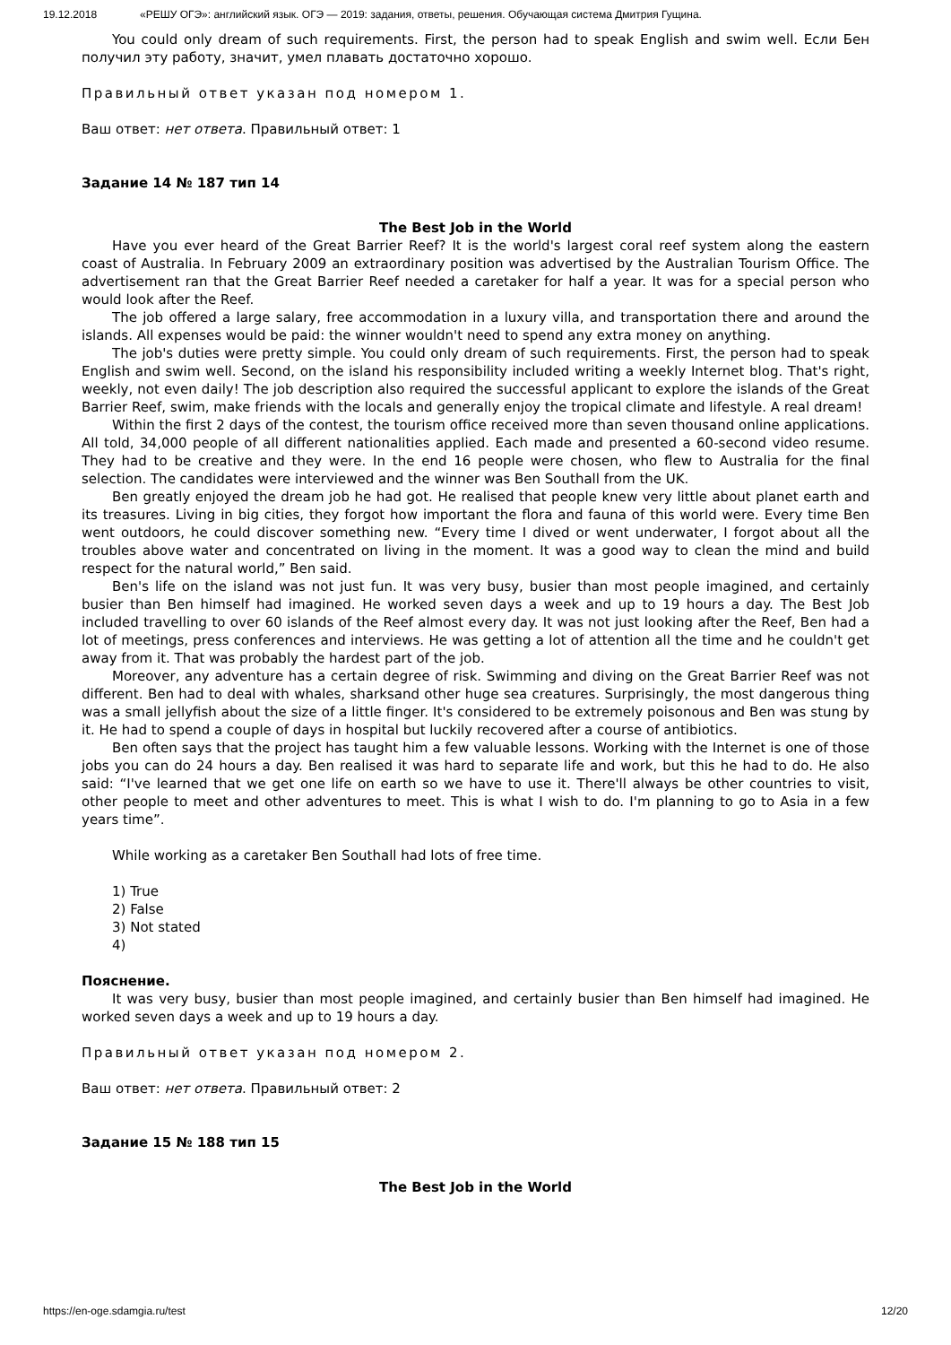19.12.2018 «РЕШУ ОГЭ»: английский язык. ОГЭ — 2019: задания, ответы, решения. Обучающая система Дмитрия Гущина.
You could only dream of such requirements. First, the person had to speak English and swim well. Если Бен получил эту работу, значит, умел плавать достаточно хорошо.
Правильный ответ указан под номером 1.
Ваш ответ: нет ответа. Правильный ответ: 1
Задание 14 № 187 тип 14
The Best Job in the World
Have you ever heard of the Great Barrier Reef? It is the world's largest coral reef system along the eastern coast of Australia. In February 2009 an extraordinary position was advertised by the Australian Tourism Office. The advertisement ran that the Great Barrier Reef needed a caretaker for half a year. It was for a special person who would look after the Reef.
The job offered a large salary, free accommodation in a luxury villa, and transportation there and around the islands. All expenses would be paid: the winner wouldn't need to spend any extra money on anything.
The job's duties were pretty simple. You could only dream of such requirements. First, the person had to speak English and swim well. Second, on the island his responsibility included writing a weekly Internet blog. That's right, weekly, not even daily! The job description also required the successful applicant to explore the islands of the Great Barrier Reef, swim, make friends with the locals and generally enjoy the tropical climate and lifestyle. A real dream!
Within the first 2 days of the contest, the tourism office received more than seven thousand online applications. All told, 34,000 people of all different nationalities applied. Each made and presented a 60-second video resume. They had to be creative and they were. In the end 16 people were chosen, who flew to Australia for the final selection. The candidates were interviewed and the winner was Ben Southall from the UK.
Ben greatly enjoyed the dream job he had got. He realised that people knew very little about planet earth and its treasures. Living in big cities, they forgot how important the flora and fauna of this world were. Every time Ben went outdoors, he could discover something new. “Every time I dived or went underwater, I forgot about all the troubles above water and concentrated on living in the moment. It was a good way to clean the mind and build respect for the natural world,” Ben said.
Ben's life on the island was not just fun. It was very busy, busier than most people imagined, and certainly busier than Ben himself had imagined. He worked seven days a week and up to 19 hours a day. The Best Job included travelling to over 60 islands of the Reef almost every day. It was not just looking after the Reef, Ben had a lot of meetings, press conferences and interviews. He was getting a lot of attention all the time and he couldn't get away from it. That was probably the hardest part of the job.
Moreover, any adventure has a certain degree of risk. Swimming and diving on the Great Barrier Reef was not different. Ben had to deal with whales, sharksand other huge sea creatures. Surprisingly, the most dangerous thing was a small jellyfish about the size of a little finger. It's considered to be extremely poisonous and Ben was stung by it. He had to spend a couple of days in hospital but luckily recovered after a course of antibiotics.
Ben often says that the project has taught him a few valuable lessons. Working with the Internet is one of those jobs you can do 24 hours a day. Ben realised it was hard to separate life and work, but this he had to do. He also said: “I've learned that we get one life on earth so we have to use it. There'll always be other countries to visit, other people to meet and other adventures to meet. This is what I wish to do. I'm planning to go to Asia in a few years time”.
While working as a caretaker Ben Southall had lots of free time.
1) True
2) False
3) Not stated
4)
Пояснение.
It was very busy, busier than most people imagined, and certainly busier than Ben himself had imagined. He worked seven days a week and up to 19 hours a day.
Правильный ответ указан под номером 2.
Ваш ответ: нет ответа. Правильный ответ: 2
Задание 15 № 188 тип 15
The Best Job in the World
https://en-oge.sdamgia.ru/test 12/20